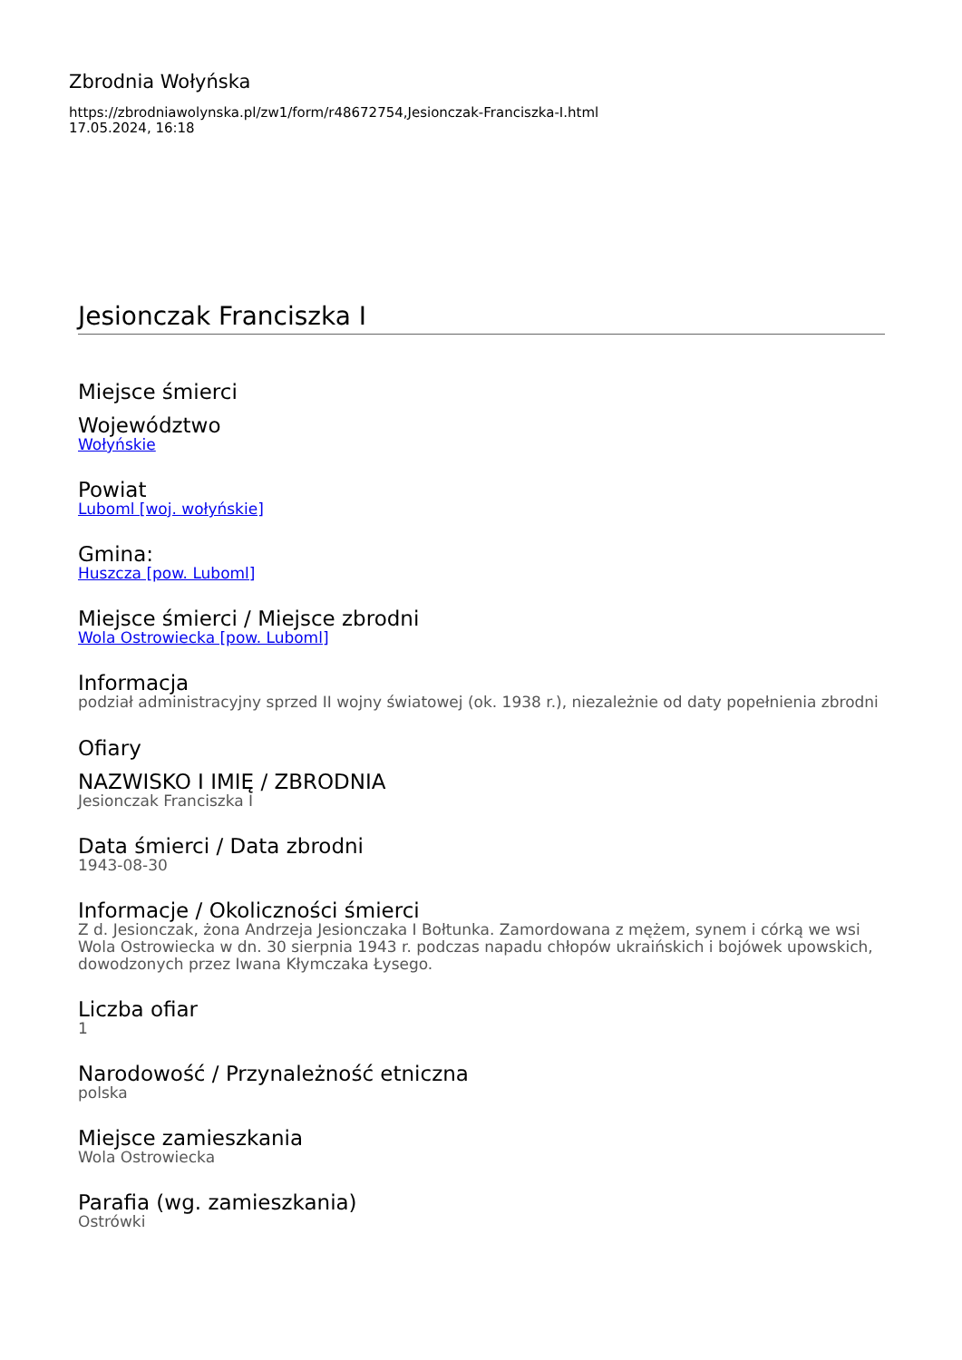Zbrodnia Wołyńska
https://zbrodniawolynska.pl/zw1/form/r48672754,Jesionczak-Franciszka-I.html
17.05.2024, 16:18
Jesionczak Franciszka I
Miejsce śmierci
Województwo
Wołyńskie
Powiat
Luboml [woj. wołyńskie]
Gmina:
Huszcza [pow. Luboml]
Miejsce śmierci / Miejsce zbrodni
Wola Ostrowiecka [pow. Luboml]
Informacja
podział administracyjny sprzed II wojny światowej (ok. 1938 r.), niezależnie od daty popełnienia zbrodni
Ofiary
NAZWISKO I IMIĘ / ZBRODNIA
Jesionczak Franciszka I
Data śmierci / Data zbrodni
1943-08-30
Informacje / Okoliczności śmierci
Z d. Jesionczak, żona Andrzeja Jesionczaka I Bołtunka. Zamordowana z mężem, synem i córką we wsi Wola Ostrowiecka w dn. 30 sierpnia 1943 r. podczas napadu chłopów ukraińskich i bojówek upowskich, dowodzonych przez Iwana Kłymczaka Łysego.
Liczba ofiar
1
Narodowość / Przynależność etniczna
polska
Miejsce zamieszkania
Wola Ostrowiecka
Parafia (wg. zamieszkania)
Ostrówki